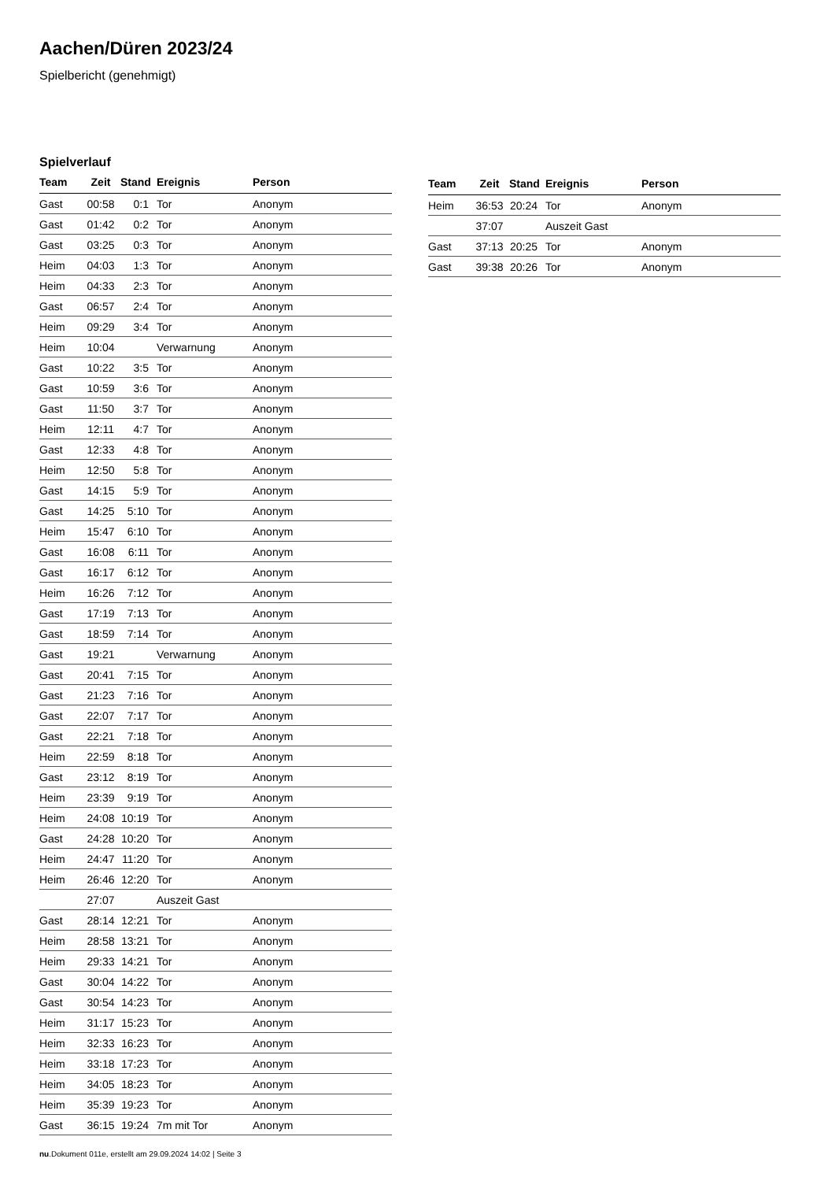Aachen/Düren 2023/24
Spielbericht (genehmigt)
Spielverlauf
| Team | Zeit | Stand | Ereignis | Person |
| --- | --- | --- | --- | --- |
| Gast | 00:58 | 0:1 | Tor | Anonym |
| Gast | 01:42 | 0:2 | Tor | Anonym |
| Gast | 03:25 | 0:3 | Tor | Anonym |
| Heim | 04:03 | 1:3 | Tor | Anonym |
| Heim | 04:33 | 2:3 | Tor | Anonym |
| Gast | 06:57 | 2:4 | Tor | Anonym |
| Heim | 09:29 | 3:4 | Tor | Anonym |
| Heim | 10:04 | | Verwarnung | Anonym |
| Gast | 10:22 | 3:5 | Tor | Anonym |
| Gast | 10:59 | 3:6 | Tor | Anonym |
| Gast | 11:50 | 3:7 | Tor | Anonym |
| Heim | 12:11 | 4:7 | Tor | Anonym |
| Gast | 12:33 | 4:8 | Tor | Anonym |
| Heim | 12:50 | 5:8 | Tor | Anonym |
| Gast | 14:15 | 5:9 | Tor | Anonym |
| Gast | 14:25 | 5:10 | Tor | Anonym |
| Heim | 15:47 | 6:10 | Tor | Anonym |
| Gast | 16:08 | 6:11 | Tor | Anonym |
| Gast | 16:17 | 6:12 | Tor | Anonym |
| Heim | 16:26 | 7:12 | Tor | Anonym |
| Gast | 17:19 | 7:13 | Tor | Anonym |
| Gast | 18:59 | 7:14 | Tor | Anonym |
| Gast | 19:21 | | Verwarnung | Anonym |
| Gast | 20:41 | 7:15 | Tor | Anonym |
| Gast | 21:23 | 7:16 | Tor | Anonym |
| Gast | 22:07 | 7:17 | Tor | Anonym |
| Gast | 22:21 | 7:18 | Tor | Anonym |
| Heim | 22:59 | 8:18 | Tor | Anonym |
| Gast | 23:12 | 8:19 | Tor | Anonym |
| Heim | 23:39 | 9:19 | Tor | Anonym |
| Heim | 24:08 | 10:19 | Tor | Anonym |
| Gast | 24:28 | 10:20 | Tor | Anonym |
| Heim | 24:47 | 11:20 | Tor | Anonym |
| Heim | 26:46 | 12:20 | Tor | Anonym |
| | 27:07 | | Auszeit Gast | |
| Gast | 28:14 | 12:21 | Tor | Anonym |
| Heim | 28:58 | 13:21 | Tor | Anonym |
| Heim | 29:33 | 14:21 | Tor | Anonym |
| Gast | 30:04 | 14:22 | Tor | Anonym |
| Gast | 30:54 | 14:23 | Tor | Anonym |
| Heim | 31:17 | 15:23 | Tor | Anonym |
| Heim | 32:33 | 16:23 | Tor | Anonym |
| Heim | 33:18 | 17:23 | Tor | Anonym |
| Heim | 34:05 | 18:23 | Tor | Anonym |
| Heim | 35:39 | 19:23 | Tor | Anonym |
| Gast | 36:15 | 19:24 | 7m mit Tor | Anonym |
| Team | Zeit | Stand | Ereignis | Person |
| --- | --- | --- | --- | --- |
| Heim | 36:53 | 20:24 | Tor | Anonym |
| | 37:07 | | Auszeit Gast | |
| Gast | 37:13 | 20:25 | Tor | Anonym |
| Gast | 39:38 | 20:26 | Tor | Anonym |
nu.Dokument 011e, erstellt am 29.09.2024 14:02 | Seite 3